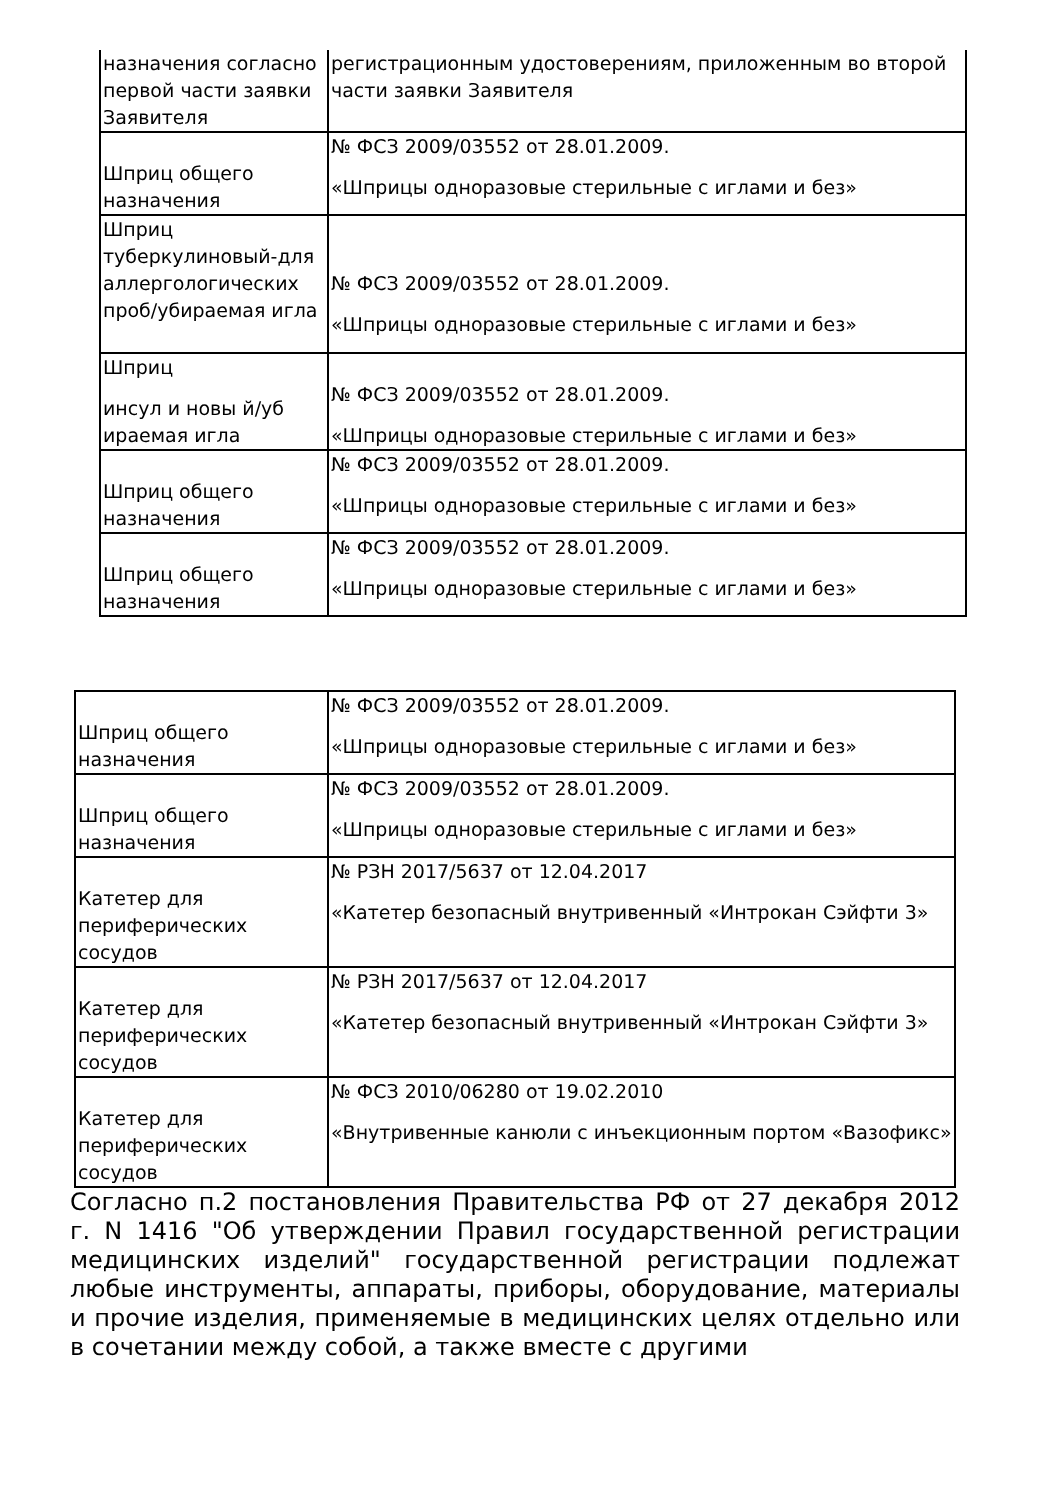| назначения согласно первой части заявки Заявителя | регистрационным удостоверениям, приложенным во второй части заявки Заявителя |
| Шприц общего назначения | № ФСЗ 2009/03552 от 28.01.2009. «Шприцы одноразовые стерильные с иглами и без» |
| Шприц туберкулиновый-для аллергологических проб/убираемая игла | № ФСЗ 2009/03552 от 28.01.2009. «Шприцы одноразовые стерильные с иглами и без» |
| Шприц инсул и новы й/уб ираемая игла | № ФСЗ 2009/03552 от 28.01.2009. «Шприцы одноразовые стерильные с иглами и без» |
| Шприц общего назначения | № ФСЗ 2009/03552 от 28.01.2009. «Шприцы одноразовые стерильные с иглами и без» |
| Шприц общего назначения | № ФСЗ 2009/03552 от 28.01.2009. «Шприцы одноразовые стерильные с иглами и без» |
| Шприц общего назначения | № ФСЗ 2009/03552 от 28.01.2009. «Шприцы одноразовые стерильные с иглами и без» |
| Шприц общего назначения | № ФСЗ 2009/03552 от 28.01.2009. «Шприцы одноразовые стерильные с иглами и без» |
| Катетер для периферических сосудов | № РЗН 2017/5637 от 12.04.2017 «Катетер безопасный внутривенный «Интрокан Сэйфти 3» |
| Катетер для периферических сосудов | № РЗН 2017/5637 от 12.04.2017 «Катетер безопасный внутривенный «Интрокан Сэйфти 3» |
| Катетер для периферических сосудов | № ФСЗ 2010/06280 от 19.02.2010 «Внутривенные канюли с инъекционным портом «Вазофикс» |
Согласно п.2 постановления Правительства РФ от 27 декабря 2012 г. N 1416 "Об утверждении Правил государственной регистрации медицинских изделий" государственной регистрации подлежат любые инструменты, аппараты, приборы, оборудование, материалы и прочие изделия, применяемые в медицинских целях отдельно или в сочетании между собой, а также вместе с другими